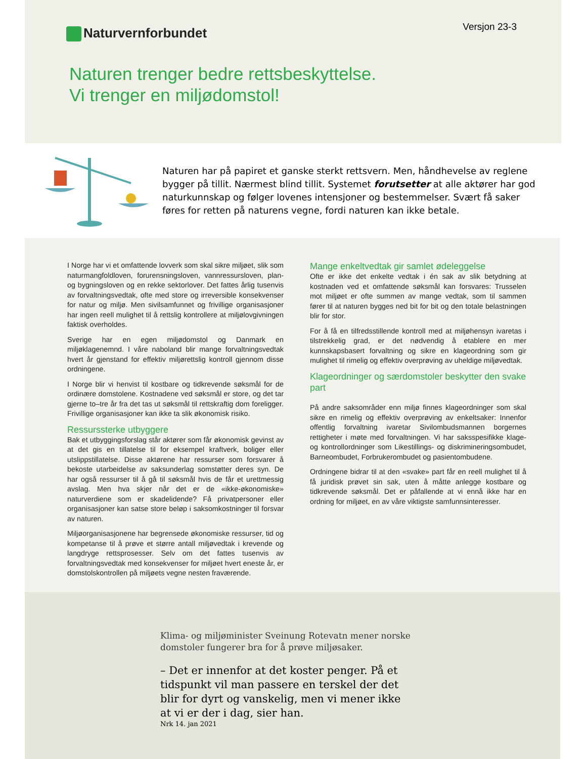Naturvernforbundet Versjon 23-3
Naturen trenger bedre rettsbeskyttelse.
Vi trenger en miljødomstol!
Naturen har på papiret et ganske sterkt rettsvern. Men, håndhevelse av reglene bygger på tillit. Nærmest blind tillit. Systemet forutsetter at alle aktører har god naturkunnskap og følger lovenes intensjoner og bestemmelser. Svært få saker føres for retten på naturens vegne, fordi naturen kan ikke betale.
I Norge har vi et omfattende lovverk som skal sikre miljøet, slik som naturmangfoldloven, forurensningsloven, vannressursloven, plan- og bygningsloven og en rekke sektorlover. Det fattes årlig tusenvis av forvaltningsvedtak, ofte med store og irreversible konsekvenser for natur og miljø. Men sivilsamfunnet og frivillige organisasjoner har ingen reell mulighet til å rettslig kontrollere at miljølovgivningen faktisk overholdes.
Sverige har en egen miljødomstol og Danmark en miljøklagenemnd. I våre naboland blir mange forvaltningsvedtak hvert år gjenstand for effektiv miljørettslig kontroll gjennom disse ordningene.
I Norge blir vi henvist til kostbare og tidkrevende søksmål for de ordinære domstolene. Kostnadene ved søksmål er store, og det tar gjerne to–tre år fra det tas ut søksmål til rettskraftig dom foreligger. Frivillige organisasjoner kan ikke ta slik økonomisk risiko.
Ressurssterke utbyggere
Bak et utbyggingsforslag står aktører som får økonomisk gevinst av at det gis en tillatelse til for eksempel kraftverk, boliger eller utslippstillatelse. Disse aktørene har ressurser som forsvarer å bekoste utarbeidelse av saksunderlag somstøtter deres syn. De har også ressurser til å gå til søksmål hvis de får et urettmessig avslag. Men hva skjer når det er de «ikke-økonomiske» naturverdiene som er skadelidende? Få privatpersoner eller organisasjoner kan satse store beløp i saksomkostninger til forsvar av naturen.
Miljøorganisasjonene har begrensede økonomiske ressurser, tid og kompetanse til å prøve et større antall miljøvedtak i krevende og langdryge rettsprosesser. Selv om det fattes tusenvis av forvaltningsvedtak med konsekvenser for miljøet hvert eneste år, er domstolskontrollen på miljøets vegne nesten fraværende.
Mange enkeltvedtak gir samlet ødeleggelse
Ofte er ikke det enkelte vedtak i én sak av slik betydning at kostnaden ved et omfattende søksmål kan forsvares: Trusselen mot miljøet er ofte summen av mange vedtak, som til sammen fører til at naturen bygges ned bit for bit og den totale belastningen blir for stor.
For å få en tilfredsstillende kontroll med at miljøhensyn ivaretas i tilstrekkelig grad, er det nødvendig å etablere en mer kunnskapsbasert forvaltning og sikre en klageordning som gir mulighet til rimelig og effektiv overprøving av uheldige miljøvedtak.
Klageordninger og særdomstoler beskytter den svake part
På andre saksområder enn miljø finnes klageordninger som skal sikre en rimelig og effektiv overprøving av enkeltsaker: Innenfor offentlig forvaltning ivaretar Sivilombudsmannen borgernes rettigheter i møte med forvaltningen. Vi har saksspesifikke klage- og kontrollordninger som Likestillings- og diskrimineringsombudet, Barneombudet, Forbrukerombudet og pasientombudene.
Ordningene bidrar til at den «svake» part får en reell mulighet til å få juridisk prøvet sin sak, uten å måtte anlegge kostbare og tidkrevende søksmål. Det er påfallende at vi ennå ikke har en ordning for miljøet, en av våre viktigste samfunnsinteresser.
Klima- og miljøminister Sveinung Rotevatn mener norske domstoler fungerer bra for å prøve miljøsaker.
– Det er innenfor at det koster penger. På et tidspunkt vil man passere en terskel der det blir for dyrt og vanskelig, men vi mener ikke at vi er der i dag, sier han.
Nrk 14. jan 2021